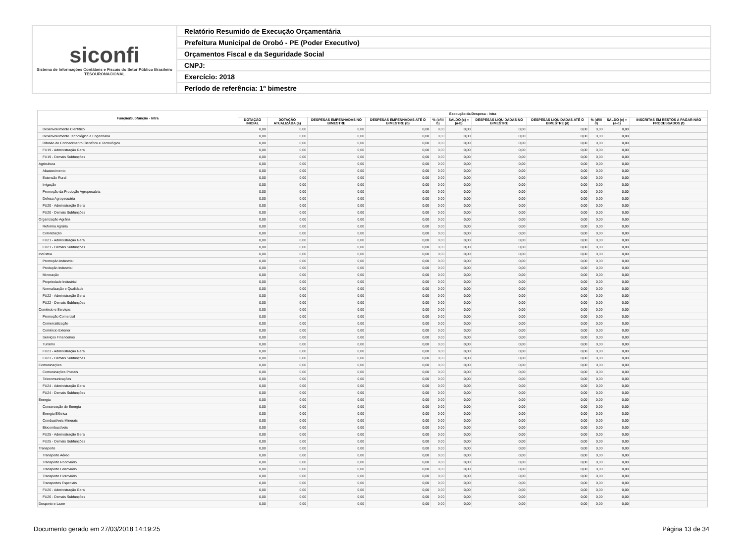siconfi
Sistema de Informações Contábeis e Fiscais do Setor Público Brasileiro
TESOURONACIONAL
Relatório Resumido de Execução Orçamentária
Prefeitura Municipal de Orobó - PE (Poder Executivo)
Orçamentos Fiscal e da Seguridade Social
CNPJ:
Exercício: 2018
Período de referência: 1º bimestre
| Função/Subfunção - Intra | Execução da Despesa - Intra | | | | | | | | | | |
| --- | --- | --- | --- | --- | --- | --- | --- | --- | --- | --- | --- |
| | DOTAÇÃO INICIAL | DOTAÇÃO ATUALIZADA (a) | DESPESAS EMPENHADAS NO BIMESTRE | DESPESAS EMPENHADAS ATÉ O BIMESTRE (b) | % (b/III b) | SALDO (c) = (a-b) | DESPESAS LIQUIDADAS NO BIMESTRE | DESPESAS LIQUIDADAS ATÉ O BIMESTRE (d) | % (d/III d) | SALDO (e) = (a-d) | INSCRITAS EM RESTOS A PAGAR NÃO PROCESSADOS (f) |
| Desenvolvimento Científico | 0,00 | 0,00 | 0,00 | 0,00 | 0,00 | 0,00 | 0,00 | 0,00 | 0,00 | 0,00 | |
| Desenvolvimento Tecnológico e Engenharia | 0,00 | 0,00 | 0,00 | 0,00 | 0,00 | 0,00 | 0,00 | 0,00 | 0,00 | 0,00 | |
| Difusão do Conhecimento Científico e Tecnológico | 0,00 | 0,00 | 0,00 | 0,00 | 0,00 | 0,00 | 0,00 | 0,00 | 0,00 | 0,00 | |
| FU19 - Administração Geral | 0,00 | 0,00 | 0,00 | 0,00 | 0,00 | 0,00 | 0,00 | 0,00 | 0,00 | 0,00 | |
| FU19 - Demais Subfunções | 0,00 | 0,00 | 0,00 | 0,00 | 0,00 | 0,00 | 0,00 | 0,00 | 0,00 | 0,00 | |
| Agricultura | 0,00 | 0,00 | 0,00 | 0,00 | 0,00 | 0,00 | 0,00 | 0,00 | 0,00 | 0,00 | |
| Abastecimento | 0,00 | 0,00 | 0,00 | 0,00 | 0,00 | 0,00 | 0,00 | 0,00 | 0,00 | 0,00 | |
| Extensão Rural | 0,00 | 0,00 | 0,00 | 0,00 | 0,00 | 0,00 | 0,00 | 0,00 | 0,00 | 0,00 | |
| Irrigação | 0,00 | 0,00 | 0,00 | 0,00 | 0,00 | 0,00 | 0,00 | 0,00 | 0,00 | 0,00 | |
| Promoção da Produção Agropecuária | 0,00 | 0,00 | 0,00 | 0,00 | 0,00 | 0,00 | 0,00 | 0,00 | 0,00 | 0,00 | |
| Defesa Agropecuária | 0,00 | 0,00 | 0,00 | 0,00 | 0,00 | 0,00 | 0,00 | 0,00 | 0,00 | 0,00 | |
| FU20 - Administração Geral | 0,00 | 0,00 | 0,00 | 0,00 | 0,00 | 0,00 | 0,00 | 0,00 | 0,00 | 0,00 | |
| FU20 - Demais Subfunções | 0,00 | 0,00 | 0,00 | 0,00 | 0,00 | 0,00 | 0,00 | 0,00 | 0,00 | 0,00 | |
| Organização Agrária | 0,00 | 0,00 | 0,00 | 0,00 | 0,00 | 0,00 | 0,00 | 0,00 | 0,00 | 0,00 | |
| Reforma Agrária | 0,00 | 0,00 | 0,00 | 0,00 | 0,00 | 0,00 | 0,00 | 0,00 | 0,00 | 0,00 | |
| Colonização | 0,00 | 0,00 | 0,00 | 0,00 | 0,00 | 0,00 | 0,00 | 0,00 | 0,00 | 0,00 | |
| FU21 - Administração Geral | 0,00 | 0,00 | 0,00 | 0,00 | 0,00 | 0,00 | 0,00 | 0,00 | 0,00 | 0,00 | |
| FU21 - Demais Subfunções | 0,00 | 0,00 | 0,00 | 0,00 | 0,00 | 0,00 | 0,00 | 0,00 | 0,00 | 0,00 | |
| Indústria | 0,00 | 0,00 | 0,00 | 0,00 | 0,00 | 0,00 | 0,00 | 0,00 | 0,00 | 0,00 | |
| Promoção Industrial | 0,00 | 0,00 | 0,00 | 0,00 | 0,00 | 0,00 | 0,00 | 0,00 | 0,00 | 0,00 | |
| Produção Industrial | 0,00 | 0,00 | 0,00 | 0,00 | 0,00 | 0,00 | 0,00 | 0,00 | 0,00 | 0,00 | |
| Mineração | 0,00 | 0,00 | 0,00 | 0,00 | 0,00 | 0,00 | 0,00 | 0,00 | 0,00 | 0,00 | |
| Propriedade Industrial | 0,00 | 0,00 | 0,00 | 0,00 | 0,00 | 0,00 | 0,00 | 0,00 | 0,00 | 0,00 | |
| Normalização e Qualidade | 0,00 | 0,00 | 0,00 | 0,00 | 0,00 | 0,00 | 0,00 | 0,00 | 0,00 | 0,00 | |
| FU22 - Administração Geral | 0,00 | 0,00 | 0,00 | 0,00 | 0,00 | 0,00 | 0,00 | 0,00 | 0,00 | 0,00 | |
| FU22 - Demais Subfunções | 0,00 | 0,00 | 0,00 | 0,00 | 0,00 | 0,00 | 0,00 | 0,00 | 0,00 | 0,00 | |
| Comércio e Serviços | 0,00 | 0,00 | 0,00 | 0,00 | 0,00 | 0,00 | 0,00 | 0,00 | 0,00 | 0,00 | |
| Promoção Comercial | 0,00 | 0,00 | 0,00 | 0,00 | 0,00 | 0,00 | 0,00 | 0,00 | 0,00 | 0,00 | |
| Comercialização | 0,00 | 0,00 | 0,00 | 0,00 | 0,00 | 0,00 | 0,00 | 0,00 | 0,00 | 0,00 | |
| Comércio Exterior | 0,00 | 0,00 | 0,00 | 0,00 | 0,00 | 0,00 | 0,00 | 0,00 | 0,00 | 0,00 | |
| Serviços Financeiros | 0,00 | 0,00 | 0,00 | 0,00 | 0,00 | 0,00 | 0,00 | 0,00 | 0,00 | 0,00 | |
| Turismo | 0,00 | 0,00 | 0,00 | 0,00 | 0,00 | 0,00 | 0,00 | 0,00 | 0,00 | 0,00 | |
| FU23 - Administração Geral | 0,00 | 0,00 | 0,00 | 0,00 | 0,00 | 0,00 | 0,00 | 0,00 | 0,00 | 0,00 | |
| FU23 - Demais Subfunções | 0,00 | 0,00 | 0,00 | 0,00 | 0,00 | 0,00 | 0,00 | 0,00 | 0,00 | 0,00 | |
| Comunicações | 0,00 | 0,00 | 0,00 | 0,00 | 0,00 | 0,00 | 0,00 | 0,00 | 0,00 | 0,00 | |
| Comunicações Postais | 0,00 | 0,00 | 0,00 | 0,00 | 0,00 | 0,00 | 0,00 | 0,00 | 0,00 | 0,00 | |
| Telecomunicações | 0,00 | 0,00 | 0,00 | 0,00 | 0,00 | 0,00 | 0,00 | 0,00 | 0,00 | 0,00 | |
| FU24 - Administração Geral | 0,00 | 0,00 | 0,00 | 0,00 | 0,00 | 0,00 | 0,00 | 0,00 | 0,00 | 0,00 | |
| FU24 - Demais Subfunções | 0,00 | 0,00 | 0,00 | 0,00 | 0,00 | 0,00 | 0,00 | 0,00 | 0,00 | 0,00 | |
| Energia | 0,00 | 0,00 | 0,00 | 0,00 | 0,00 | 0,00 | 0,00 | 0,00 | 0,00 | 0,00 | |
| Conservação de Energia | 0,00 | 0,00 | 0,00 | 0,00 | 0,00 | 0,00 | 0,00 | 0,00 | 0,00 | 0,00 | |
| Energia Elétrica | 0,00 | 0,00 | 0,00 | 0,00 | 0,00 | 0,00 | 0,00 | 0,00 | 0,00 | 0,00 | |
| Combustíveis Minerais | 0,00 | 0,00 | 0,00 | 0,00 | 0,00 | 0,00 | 0,00 | 0,00 | 0,00 | 0,00 | |
| Biocombustíveis | 0,00 | 0,00 | 0,00 | 0,00 | 0,00 | 0,00 | 0,00 | 0,00 | 0,00 | 0,00 | |
| FU25 - Administração Geral | 0,00 | 0,00 | 0,00 | 0,00 | 0,00 | 0,00 | 0,00 | 0,00 | 0,00 | 0,00 | |
| FU25 - Demais Subfunções | 0,00 | 0,00 | 0,00 | 0,00 | 0,00 | 0,00 | 0,00 | 0,00 | 0,00 | 0,00 | |
| Transporte | 0,00 | 0,00 | 0,00 | 0,00 | 0,00 | 0,00 | 0,00 | 0,00 | 0,00 | 0,00 | |
| Transporte Aéreo | 0,00 | 0,00 | 0,00 | 0,00 | 0,00 | 0,00 | 0,00 | 0,00 | 0,00 | 0,00 | |
| Transporte Rodoviário | 0,00 | 0,00 | 0,00 | 0,00 | 0,00 | 0,00 | 0,00 | 0,00 | 0,00 | 0,00 | |
| Transporte Ferroviário | 0,00 | 0,00 | 0,00 | 0,00 | 0,00 | 0,00 | 0,00 | 0,00 | 0,00 | 0,00 | |
| Transporte Hidroviário | 0,00 | 0,00 | 0,00 | 0,00 | 0,00 | 0,00 | 0,00 | 0,00 | 0,00 | 0,00 | |
| Transportes Especiais | 0,00 | 0,00 | 0,00 | 0,00 | 0,00 | 0,00 | 0,00 | 0,00 | 0,00 | 0,00 | |
| FU26 - Administração Geral | 0,00 | 0,00 | 0,00 | 0,00 | 0,00 | 0,00 | 0,00 | 0,00 | 0,00 | 0,00 | |
| FU26 - Demais Subfunções | 0,00 | 0,00 | 0,00 | 0,00 | 0,00 | 0,00 | 0,00 | 0,00 | 0,00 | 0,00 | |
| Desporto e Lazer | 0,00 | 0,00 | 0,00 | 0,00 | 0,00 | 0,00 | 0,00 | 0,00 | 0,00 | 0,00 | |
Documento gerado em 27/03/2018 14:19:25 Página 13 de 34